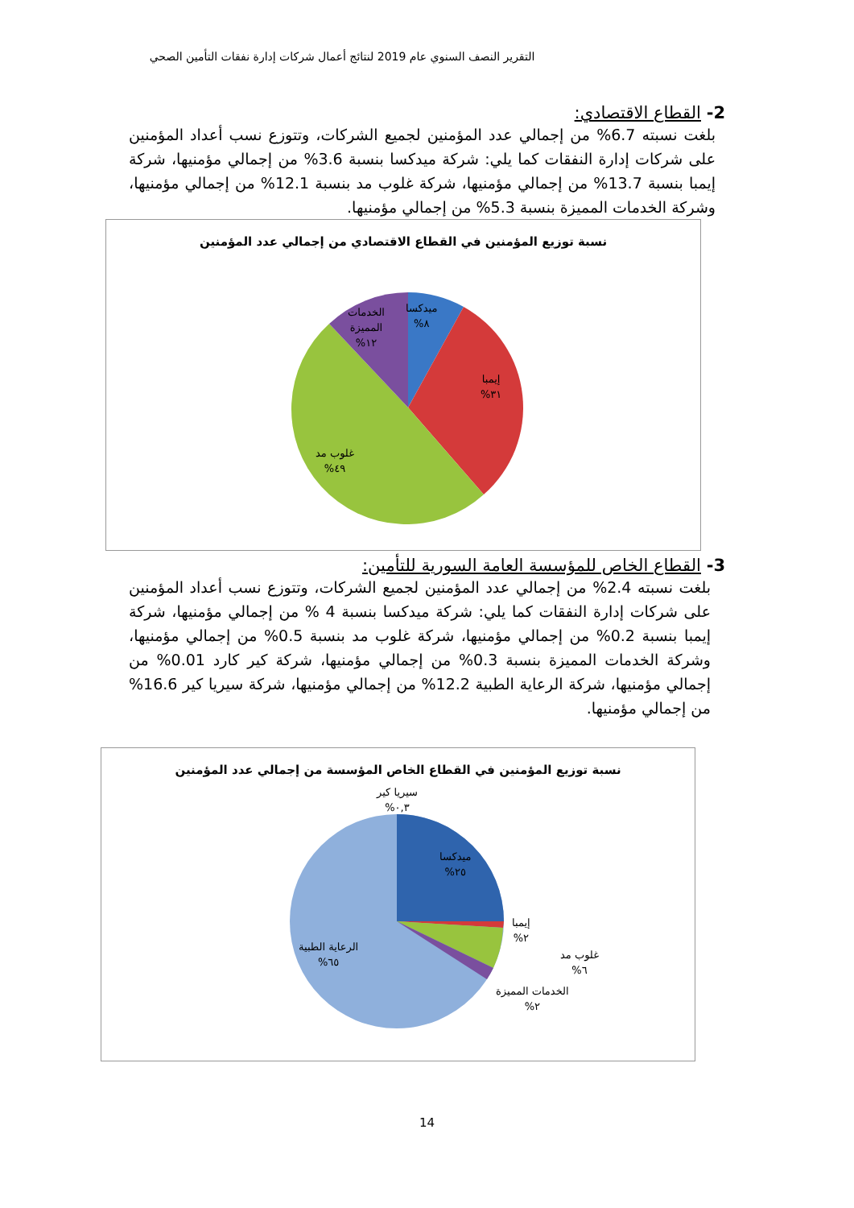التقرير النصف السنوي عام 2019 لنتائج أعمال شركات إدارة نفقات التأمين الصحي
2- القطاع الاقتصادي:
بلغت نسبته 6.7% من إجمالي عدد المؤمنين لجميع الشركات، وتتوزع نسب أعداد المؤمنين على شركات إدارة النفقات كما يلي: شركة ميدكسا بنسبة 3.6% من إجمالي مؤمنيها، شركة إيمبا بنسبة 13.7% من إجمالي مؤمنيها، شركة غلوب مد بنسبة 12.1% من إجمالي مؤمنيها، وشركة الخدمات المميزة بنسبة 5.3% من إجمالي مؤمنيها.
نسبة توزيع المؤمنين في القطاع الاقتصادي من إجمالي عدد المؤمنين
ميدكسا
٨%
إيمبا
٣١%
غلوب مد
٤٩%
الخدمات
المميزة
١٢%
3- القطاع الخاص للمؤسسة العامة السورية للتأمين:
بلغت نسبته 2.4% من إجمالي عدد المؤمنين لجميع الشركات، وتتوزع نسب أعداد المؤمنين على شركات إدارة النفقات كما يلي: شركة ميدكسا بنسبة 4 % من إجمالي مؤمنيها، شركة إيمبا بنسبة 0.2% من إجمالي مؤمنيها، شركة غلوب مد بنسبة 0.5% من إجمالي مؤمنيها، وشركة الخدمات المميزة بنسبة 0.3% من إجمالي مؤمنيها، شركة كير كارد 0.01% من إجمالي مؤمنيها، شركة الرعاية الطبية 12.2% من إجمالي مؤمنيها، شركة سيريا كير 16.6% من إجمالي مؤمنيها.
نسبة توزيع المؤمنين في القطاع الخاص المؤسسة من إجمالي عدد المؤمنين
سيريا كير
٠,٣%
ميدكسا
٢٥%
إيمبا
٢%
غلوب مد
٦%
الخدمات المميزة
٢%
الرعاية الطبية
٦٥%
14